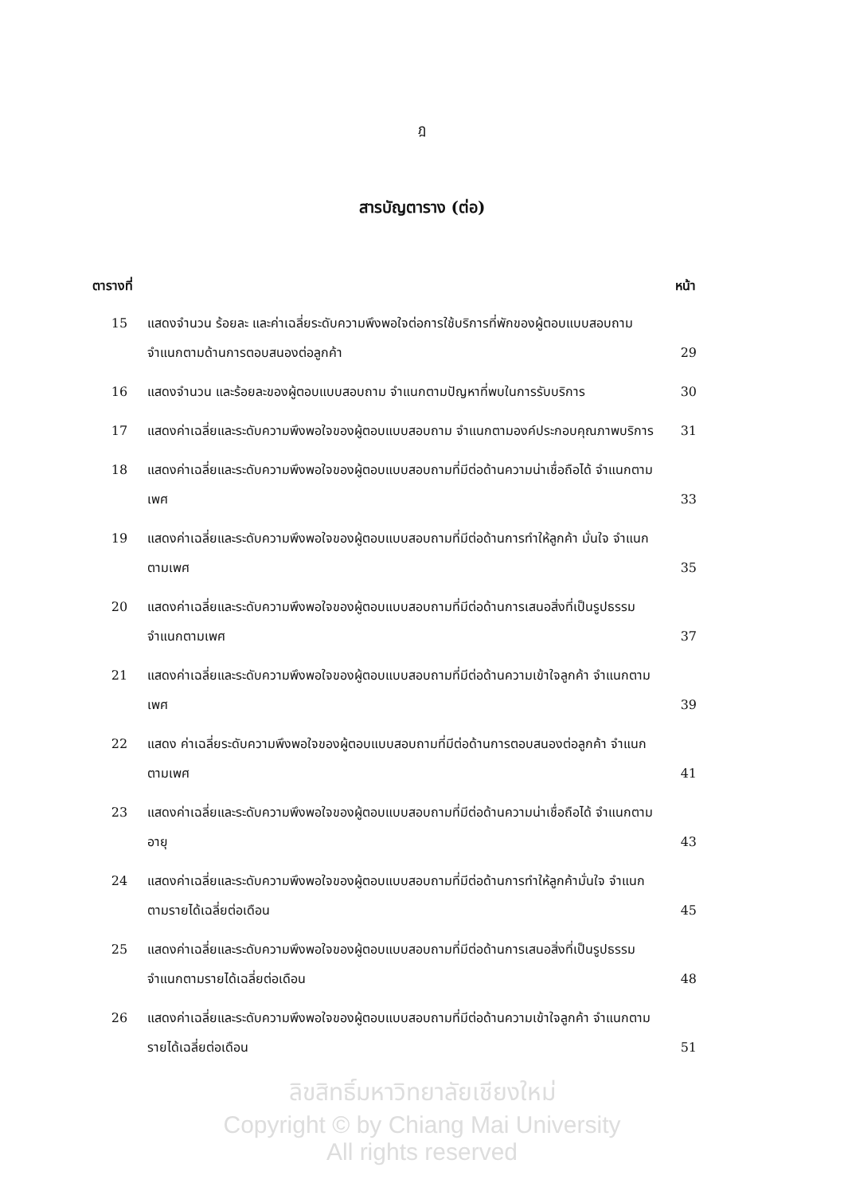ฎ
สารบัญตาราง (ต่อ)
| ตารางที่ | | หน้า |
| --- | --- | --- |
| 15 | แสดงจำนวน ร้อยละ และค่าเฉลี่ยระดับความพึงพอใจต่อการใช้บริการที่พักของผู้ตอบแบบสอบถาม จำแนกตามด้านการตอบสนองต่อลูกค้า | 29 |
| 16 | แสดงจำนวน และร้อยละของผู้ตอบแบบสอบถาม จำแนกตามปัญหาที่พบในการรับบริการ | 30 |
| 17 | แสดงค่าเฉลี่ยและระดับความพึงพอใจของผู้ตอบแบบสอบถาม จำแนกตามองค์ประกอบคุณภาพบริการ | 31 |
| 18 | แสดงค่าเฉลี่ยและระดับความพึงพอใจของผู้ตอบแบบสอบถามที่มีต่อด้านความน่าเชื่อถือได้ จำแนกตามเพศ | 33 |
| 19 | แสดงค่าเฉลี่ยและระดับความพึงพอใจของผู้ตอบแบบสอบถามที่มีต่อด้านการทำให้ลูกค้า มั่นใจ จำแนกตามเพศ | 35 |
| 20 | แสดงค่าเฉลี่ยและระดับความพึงพอใจของผู้ตอบแบบสอบถามที่มีต่อด้านการเสนอสิ่งที่เป็นรูปธรรม จำแนกตามเพศ | 37 |
| 21 | แสดงค่าเฉลี่ยและระดับความพึงพอใจของผู้ตอบแบบสอบถามที่มีต่อด้านความเข้าใจลูกค้า จำแนกตามเพศ | 39 |
| 22 | แสดง ค่าเฉลี่ยระดับความพึงพอใจของผู้ตอบแบบสอบถามที่มีต่อด้านการตอบสนองต่อลูกค้า จำแนกตามเพศ | 41 |
| 23 | แสดงค่าเฉลี่ยและระดับความพึงพอใจของผู้ตอบแบบสอบถามที่มีต่อด้านความน่าเชื่อถือได้ จำแนกตามอายุ | 43 |
| 24 | แสดงค่าเฉลี่ยและระดับความพึงพอใจของผู้ตอบแบบสอบถามที่มีต่อด้านการทำให้ลูกค้ามั่นใจ จำแนกตามรายได้เฉลี่ยต่อเดือน | 45 |
| 25 | แสดงค่าเฉลี่ยและระดับความพึงพอใจของผู้ตอบแบบสอบถามที่มีต่อด้านการเสนอสิ่งที่เป็นรูปธรรม จำแนกตามรายได้เฉลี่ยต่อเดือน | 48 |
| 26 | แสดงค่าเฉลี่ยและระดับความพึงพอใจของผู้ตอบแบบสอบถามที่มีต่อด้านความเข้าใจลูกค้า จำแนกตามรายได้เฉลี่ยต่อเดือน | 51 |
ลิขสิทธิ์มหาวิทยาลัยเชียงใหม่
Copyright © by Chiang Mai University
All rights reserved